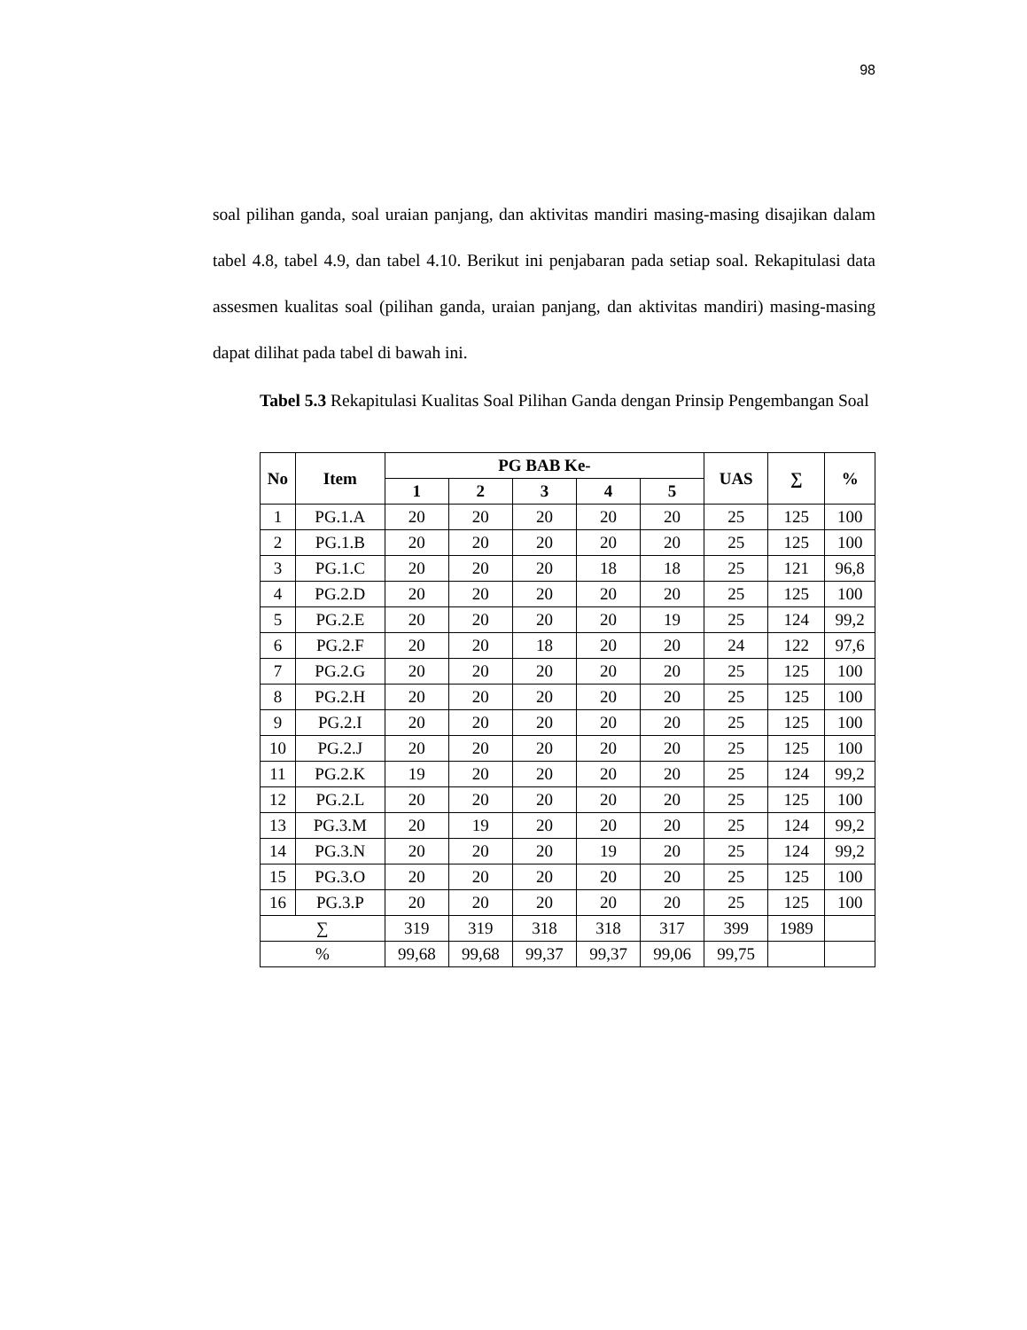98
soal pilihan ganda, soal uraian panjang, dan aktivitas mandiri masing-masing disajikan dalam tabel 4.8, tabel 4.9, dan tabel 4.10. Berikut ini penjabaran pada setiap soal. Rekapitulasi data assesmen kualitas soal (pilihan ganda, uraian panjang, dan aktivitas mandiri) masing-masing dapat dilihat pada tabel di bawah ini.
Tabel 5.3 Rekapitulasi Kualitas Soal Pilihan Ganda dengan Prinsip Pengembangan Soal
| No | Item | PG BAB Ke- | | | | | UAS | ∑ | % |
| --- | --- | --- | --- | --- | --- | --- | --- | --- | --- |
| | | 1 | 2 | 3 | 4 | 5 | | | |
| 1 | PG.1.A | 20 | 20 | 20 | 20 | 20 | 25 | 125 | 100 |
| 2 | PG.1.B | 20 | 20 | 20 | 20 | 20 | 25 | 125 | 100 |
| 3 | PG.1.C | 20 | 20 | 20 | 18 | 18 | 25 | 121 | 96,8 |
| 4 | PG.2.D | 20 | 20 | 20 | 20 | 20 | 25 | 125 | 100 |
| 5 | PG.2.E | 20 | 20 | 20 | 20 | 19 | 25 | 124 | 99,2 |
| 6 | PG.2.F | 20 | 20 | 18 | 20 | 20 | 24 | 122 | 97,6 |
| 7 | PG.2.G | 20 | 20 | 20 | 20 | 20 | 25 | 125 | 100 |
| 8 | PG.2.H | 20 | 20 | 20 | 20 | 20 | 25 | 125 | 100 |
| 9 | PG.2.I | 20 | 20 | 20 | 20 | 20 | 25 | 125 | 100 |
| 10 | PG.2.J | 20 | 20 | 20 | 20 | 20 | 25 | 125 | 100 |
| 11 | PG.2.K | 19 | 20 | 20 | 20 | 20 | 25 | 124 | 99,2 |
| 12 | PG.2.L | 20 | 20 | 20 | 20 | 20 | 25 | 125 | 100 |
| 13 | PG.3.M | 20 | 19 | 20 | 20 | 20 | 25 | 124 | 99,2 |
| 14 | PG.3.N | 20 | 20 | 20 | 19 | 20 | 25 | 124 | 99,2 |
| 15 | PG.3.O | 20 | 20 | 20 | 20 | 20 | 25 | 125 | 100 |
| 16 | PG.3.P | 20 | 20 | 20 | 20 | 20 | 25 | 125 | 100 |
| ∑ | | 319 | 319 | 318 | 318 | 317 | 399 | 1989 | |
| % | | 99,68 | 99,68 | 99,37 | 99,37 | 99,06 | 99,75 | | |